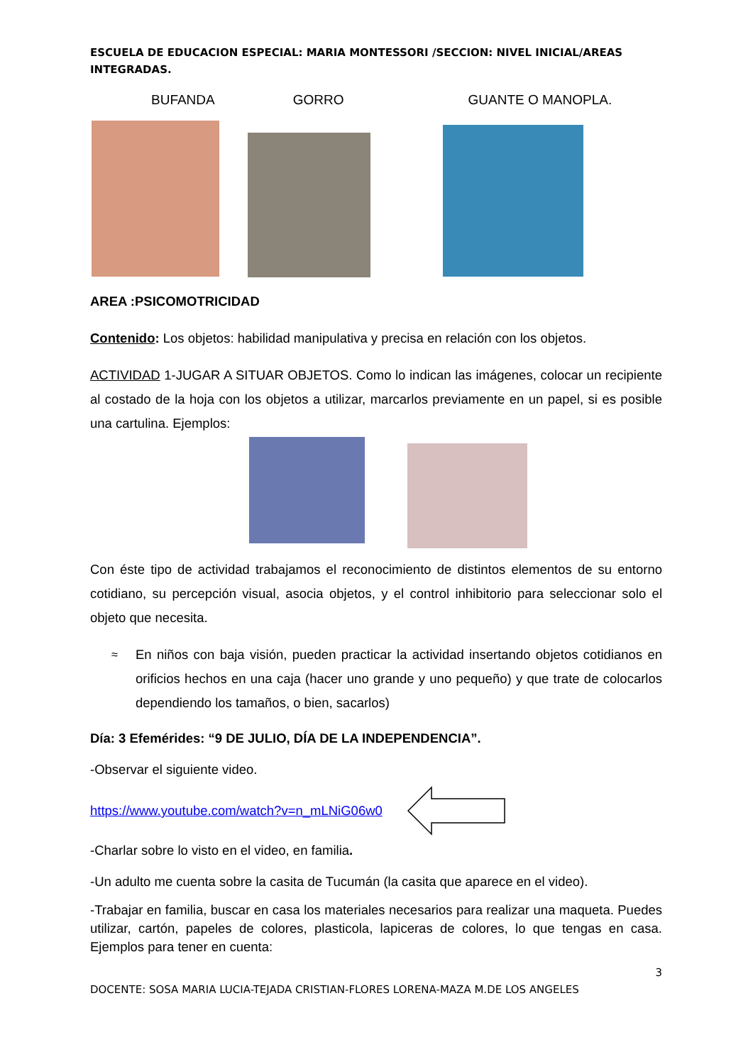ESCUELA DE EDUCACION ESPECIAL: MARIA MONTESSORI /SECCION: NIVEL INICIAL/AREAS INTEGRADAS.
BUFANDA GORRO GUANTE O MANOPLA.
AREA :PSICOMOTRICIDAD
Contenido: Los objetos: habilidad manipulativa y precisa en relación con los objetos.
ACTIVIDAD 1-JUGAR A SITUAR OBJETOS. Como lo indican las imágenes, colocar un recipiente al costado de la hoja con los objetos a utilizar, marcarlos previamente en un papel, si es posible una cartulina. Ejemplos:
Con éste tipo de actividad trabajamos el reconocimiento de distintos elementos de su entorno cotidiano, su percepción visual, asocia objetos, y el control inhibitorio para seleccionar solo el objeto que necesita.
≈
En niños con baja visión, pueden practicar la actividad insertando objetos cotidianos en orificios hechos en una caja (hacer uno grande y uno pequeño) y que trate de colocarlos dependiendo los tamaños, o bien, sacarlos)
Día: 3 Efemérides: “9 DE JULIO, DÍA DE LA INDEPENDENCIA”.
-Observar el siguiente video.
https://www.youtube.com/watch?v=n_mLNiG06w0
-Charlar sobre lo visto en el video, en familia.
-Un adulto me cuenta sobre la casita de Tucumán (la casita que aparece en el video).
-Trabajar en familia, buscar en casa los materiales necesarios para realizar una maqueta. Puedes utilizar, cartón, papeles de colores, plasticola, lapiceras de colores, lo que tengas en casa. Ejemplos para tener en cuenta:
3
DOCENTE: SOSA MARIA LUCIA-TEJADA CRISTIAN-FLORES LORENA-MAZA M.DE LOS ANGELES